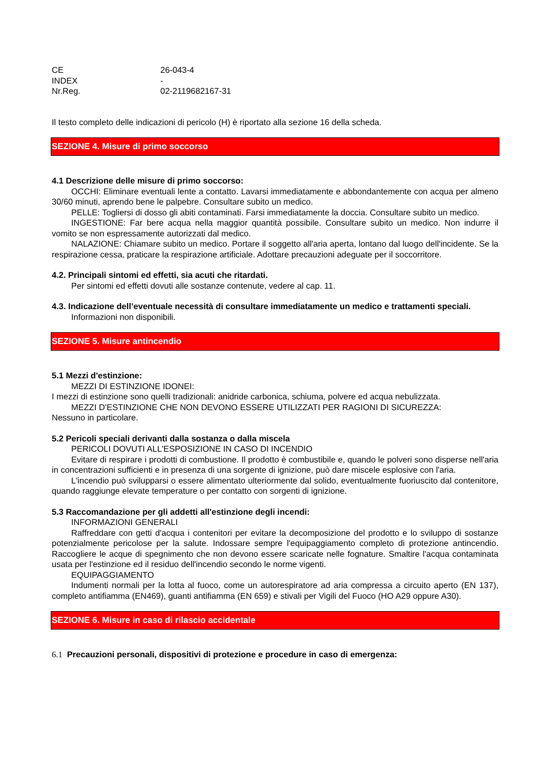CE 26-043-4
INDEX -
Nr.Reg. 02-2119682167-31
Il testo completo delle indicazioni di pericolo (H) è riportato alla sezione 16 della scheda.
SEZIONE 4. Misure di primo soccorso
4.1 Descrizione delle misure di primo soccorso:
OCCHI: Eliminare eventuali lente a contatto. Lavarsi immediatamente e abbondantemente con acqua per almeno 30/60 minuti, aprendo bene le palpebre. Consultare subito un medico.
PELLE: Togliersi di dosso gli abiti contaminati. Farsi immediatamente la doccia. Consultare subito un medico.
INGESTIONE: Far bere acqua nella maggior quantità possibile. Consultare subito un medico. Non indurre il vomito se non espressamente autorizzati dal medico.
NALAZIONE: Chiamare subito un medico. Portare il soggetto all'aria aperta, lontano dal luogo dell'incidente. Se la respirazione cessa, praticare la respirazione artificiale. Adottare precauzioni adeguate per il soccorritore.
4.2. Principali sintomi ed effetti, sia acuti che ritardati.
Per sintomi ed effetti dovuti alle sostanze contenute, vedere al cap. 11.
4.3. Indicazione dell’eventuale necessità di consultare immediatamente un medico e trattamenti speciali.
Informazioni non disponibili.
SEZIONE 5. Misure antincendio
5.1 Mezzi d'estinzione:
MEZZI DI ESTINZIONE IDONEI:
I mezzi di estinzione sono quelli tradizionali: anidride carbonica, schiuma, polvere ed acqua nebulizzata.
MEZZI D'ESTINZIONE CHE NON DEVONO ESSERE UTILIZZATI PER RAGIONI DI SICUREZZA:
Nessuno in particolare.
5.2 Pericoli speciali derivanti dalla sostanza o dalla miscela
PERICOLI DOVUTI ALL'ESPOSIZIONE IN CASO DI INCENDIO
Evitare di respirare i prodotti di combustione. Il prodotto è combustibile e, quando le polveri sono disperse nell'aria in concentrazioni sufficienti e in presenza di una sorgente di ignizione, può dare miscele esplosive con l'aria.
L'incendio può svilupparsi o essere alimentato ulteriormente dal solido, eventualmente fuoriuscito dal contenitore, quando raggiunge elevate temperature o per contatto con sorgenti di ignizione.
5.3 Raccomandazione per gli addetti all'estinzione degli incendi:
INFORMAZIONI GENERALI
Raffreddare con getti d'acqua i contenitori per evitare la decomposizione del prodotto e lo sviluppo di sostanze potenzialmente pericolose per la salute. Indossare sempre l'equipaggiamento completo di protezione antincendio. Raccogliere le acque di spegnimento che non devono essere scaricate nelle fognature. Smaltire l'acqua contaminata usata per l'estinzione ed il residuo dell'incendio secondo le norme vigenti.
EQUIPAGGIAMENTO
Indumenti normali per la lotta al fuoco, come un autorespiratore ad aria compressa a circuito aperto (EN 137), completo antifiamma (EN469), guanti antifiamma (EN 659) e stivali per Vigili del Fuoco (HO A29 oppure A30).
SEZIONE 6. Misure in caso di rilascio accidentale
6.1 Precauzioni personali, dispositivi di protezione e procedure in caso di emergenza: